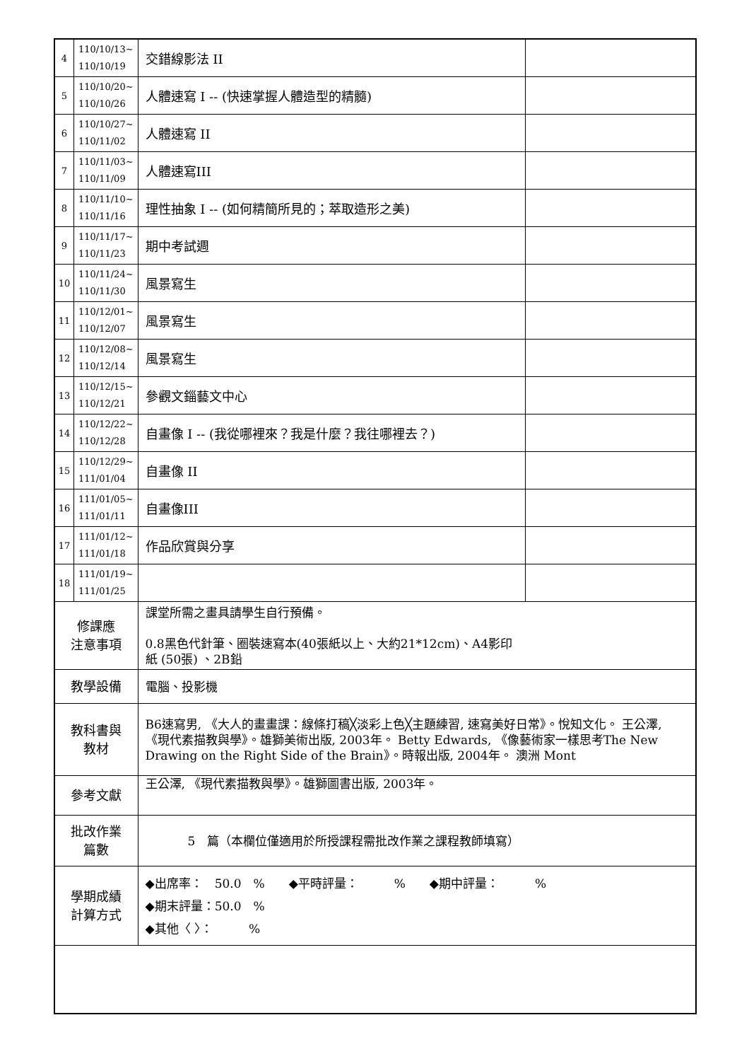| 4 | 110/10/13~ 110/10/19 | 交錯線影法 II | |
| 5 | 110/10/20~ 110/10/26 | 人體速寫 I -- (快速掌握人體造型的精髓) | |
| 6 | 110/10/27~ 110/11/02 | 人體速寫 II | |
| 7 | 110/11/03~ 110/11/09 | 人體速寫III | |
| 8 | 110/11/10~ 110/11/16 | 理性抽象 I -- (如何精簡所見的；萃取造形之美) | |
| 9 | 110/11/17~ 110/11/23 | 期中考試週 | |
| 10 | 110/11/24~ 110/11/30 | 風景寫生 | |
| 11 | 110/12/01~ 110/12/07 | 風景寫生 | |
| 12 | 110/12/08~ 110/12/14 | 風景寫生 | |
| 13 | 110/12/15~ 110/12/21 | 參觀文錙藝文中心 | |
| 14 | 110/12/22~ 110/12/28 | 自畫像 I -- (我從哪裡來？我是什麼？我往哪裡去？) | |
| 15 | 110/12/29~ 111/01/04 | 自畫像 II | |
| 16 | 111/01/05~ 111/01/11 | 自畫像III | |
| 17 | 111/01/12~ 111/01/18 | 作品欣賞與分享 | |
| 18 | 111/01/19~ 111/01/25 | | |
| 修課應 注意事項 | | 課堂所需之畫具請學生自行預備。 0.8黑色代針筆、圈裝速寫本(40張紙以上、大約21*12cm)、A4影印 紙 (50張) 、2B鉛 | |
| 教學設備 | | 電腦、投影機 | |
| 教科書與 教材 | | B6速寫男, 《大人的畫畫課：線條打稿╳淡彩上色╳主題練習, 速寫美好日常》。悅知文化。 王公澤, 《現代素描教與學》。雄獅美術出版, 2003年。 Betty Edwards, 《像藝術家一樣思考The New Drawing on the Right Side of the Brain》。時報出版, 2004年。 澳洲 Mont | |
| 參考文獻 | | 王公澤, 《現代素描教與學》。雄獅圖書出版, 2003年。 | |
| 批改作業 篇數 | | 5 篇（本欄位僅適用於所授課程需批改作業之課程教師填寫） | |
| 學期成績 計算方式 | | ◆出席率： 50.0 % ◆平時評量： % ◆期中評量： % ◆期末評量：50.0 % ◆其他〈 〉： % | |